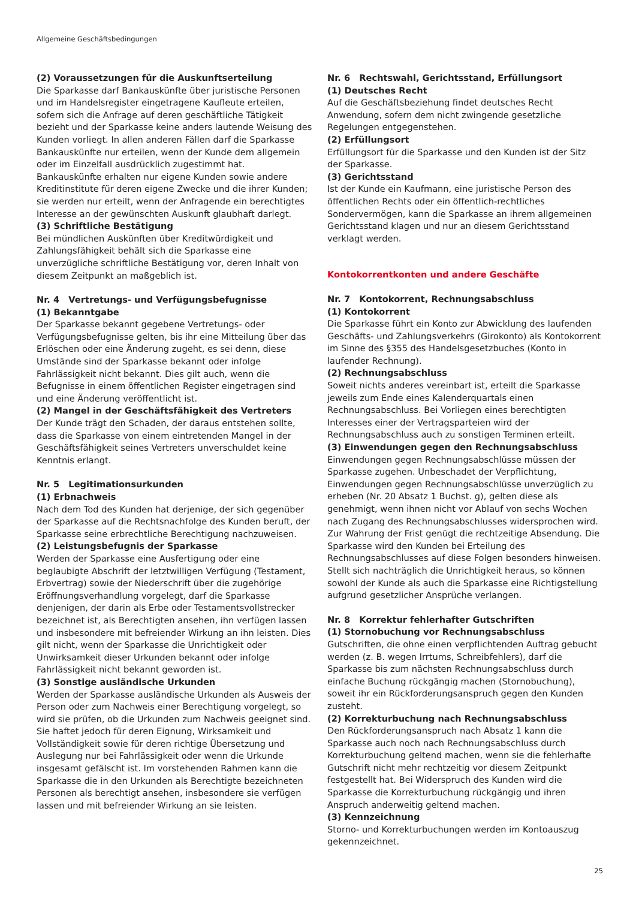Allgemeine Geschäftsbedingungen
(2) Voraussetzungen für die Auskunftserteilung
Die Sparkasse darf Bankauskünfte über juristische Personen und im Handelsregister eingetragene Kaufleute erteilen, sofern sich die Anfrage auf deren geschäftliche Tätigkeit bezieht und der Sparkasse keine anders lautende Weisung des Kunden vorliegt. In allen anderen Fällen darf die Sparkasse Bankauskünfte nur erteilen, wenn der Kunde dem allgemein oder im Einzelfall ausdrücklich zugestimmt hat. Bankauskünfte erhalten nur eigene Kunden sowie andere Kreditinstitute für deren eigene Zwecke und die ihrer Kunden; sie werden nur erteilt, wenn der Anfragende ein berechtigtes Interesse an der gewünschten Auskunft glaubhaft darlegt.
(3) Schriftliche Bestätigung
Bei mündlichen Auskünften über Kreditwürdigkeit und Zahlungsfähigkeit behält sich die Sparkasse eine unverzügliche schriftliche Bestätigung vor, deren Inhalt von diesem Zeitpunkt an maßgeblich ist.
Nr. 4 Vertretungs- und Verfügungsbefugnisse
(1) Bekanntgabe
Der Sparkasse bekannt gegebene Vertretungs- oder Verfügungsbefugnisse gelten, bis ihr eine Mitteilung über das Erlöschen oder eine Änderung zugeht, es sei denn, diese Umstände sind der Sparkasse bekannt oder infolge Fahrlässigkeit nicht bekannt. Dies gilt auch, wenn die Befugnisse in einem öffentlichen Register eingetragen sind und eine Änderung veröffentlicht ist.
(2) Mangel in der Geschäftsfähigkeit des Vertreters
Der Kunde trägt den Schaden, der daraus entstehen sollte, dass die Sparkasse von einem eintretenden Mangel in der Geschäftsfähigkeit seines Vertreters unverschuldet keine Kenntnis erlangt.
Nr. 5 Legitimationsurkunden
(1) Erbnachweis
Nach dem Tod des Kunden hat derjenige, der sich gegenüber der Sparkasse auf die Rechtsnachfolge des Kunden beruft, der Sparkasse seine erbrechtliche Berechtigung nachzuweisen.
(2) Leistungsbefugnis der Sparkasse
Werden der Sparkasse eine Ausfertigung oder eine beglaubigte Abschrift der letztwilligen Verfügung (Testament, Erbvertrag) sowie der Niederschrift über die zugehörige Eröffnungsverhandlung vorgelegt, darf die Sparkasse denjenigen, der darin als Erbe oder Testamentsvollstrecker bezeichnet ist, als Berechtigten ansehen, ihn verfügen lassen und insbesondere mit befreiender Wirkung an ihn leisten. Dies gilt nicht, wenn der Sparkasse die Unrichtigkeit oder Unwirksamkeit dieser Urkunden bekannt oder infolge Fahrlässigkeit nicht bekannt geworden ist.
(3) Sonstige ausländische Urkunden
Werden der Sparkasse ausländische Urkunden als Ausweis der Person oder zum Nachweis einer Berechtigung vorgelegt, so wird sie prüfen, ob die Urkunden zum Nachweis geeignet sind. Sie haftet jedoch für deren Eignung, Wirksamkeit und Vollständigkeit sowie für deren richtige Übersetzung und Auslegung nur bei Fahrlässigkeit oder wenn die Urkunde insgesamt gefälscht ist. Im vorstehenden Rahmen kann die Sparkasse die in den Urkunden als Berechtigte bezeichneten Personen als berechtigt ansehen, insbesondere sie verfügen lassen und mit befreiender Wirkung an sie leisten.
Nr. 6 Rechtswahl, Gerichtsstand, Erfüllungsort
(1) Deutsches Recht
Auf die Geschäftsbeziehung findet deutsches Recht Anwendung, sofern dem nicht zwingende gesetzliche Regelungen entgegenstehen.
(2) Erfüllungsort
Erfüllungsort für die Sparkasse und den Kunden ist der Sitz der Sparkasse.
(3) Gerichtsstand
Ist der Kunde ein Kaufmann, eine juristische Person des öffentlichen Rechts oder ein öffentlich-rechtliches Sondervermögen, kann die Sparkasse an ihrem allgemeinen Gerichtsstand klagen und nur an diesem Gerichtsstand verklagt werden.
Kontokorrentkonten und andere Geschäfte
Nr. 7 Kontokorrent, Rechnungsabschluss
(1) Kontokorrent
Die Sparkasse führt ein Konto zur Abwicklung des laufenden Geschäfts- und Zahlungsverkehrs (Girokonto) als Kontokorrent im Sinne des §355 des Handelsgesetzbuches (Konto in laufender Rechnung).
(2) Rechnungsabschluss
Soweit nichts anderes vereinbart ist, erteilt die Sparkasse jeweils zum Ende eines Kalenderquartals einen Rechnungsabschluss. Bei Vorliegen eines berechtigten Interesses einer der Vertragsparteien wird der Rechnungsabschluss auch zu sonstigen Terminen erteilt.
(3) Einwendungen gegen den Rechnungsabschluss
Einwendungen gegen Rechnungsabschlüsse müssen der Sparkasse zugehen. Unbeschadet der Verpflichtung, Einwendungen gegen Rechnungsabschlüsse unverzüglich zu erheben (Nr. 20 Absatz 1 Buchst. g), gelten diese als genehmigt, wenn ihnen nicht vor Ablauf von sechs Wochen nach Zugang des Rechnungsabschlusses widersprochen wird. Zur Wahrung der Frist genügt die rechtzeitige Absendung. Die Sparkasse wird den Kunden bei Erteilung des Rechnungsabschlusses auf diese Folgen besonders hinweisen. Stellt sich nachträglich die Unrichtigkeit heraus, so können sowohl der Kunde als auch die Sparkasse eine Richtigstellung aufgrund gesetzlicher Ansprüche verlangen.
Nr. 8 Korrektur fehlerhafter Gutschriften
(1) Stornobuchung vor Rechnungsabschluss
Gutschriften, die ohne einen verpflichtenden Auftrag gebucht werden (z. B. wegen Irrtums, Schreibfehlers), darf die Sparkasse bis zum nächsten Rechnungsabschluss durch einfache Buchung rückgängig machen (Stornobuchung), soweit ihr ein Rückforderungsanspruch gegen den Kunden zusteht.
(2) Korrekturbuchung nach Rechnungsabschluss
Den Rückforderungsanspruch nach Absatz 1 kann die Sparkasse auch noch nach Rechnungsabschluss durch Korrekturbuchung geltend machen, wenn sie die fehlerhafte Gutschrift nicht mehr rechtzeitig vor diesem Zeitpunkt festgestellt hat. Bei Widerspruch des Kunden wird die Sparkasse die Korrekturbuchung rückgängig und ihren Anspruch anderweitig geltend machen.
(3) Kennzeichnung
Storno- und Korrekturbuchungen werden im Kontoauszug gekennzeichnet.
25